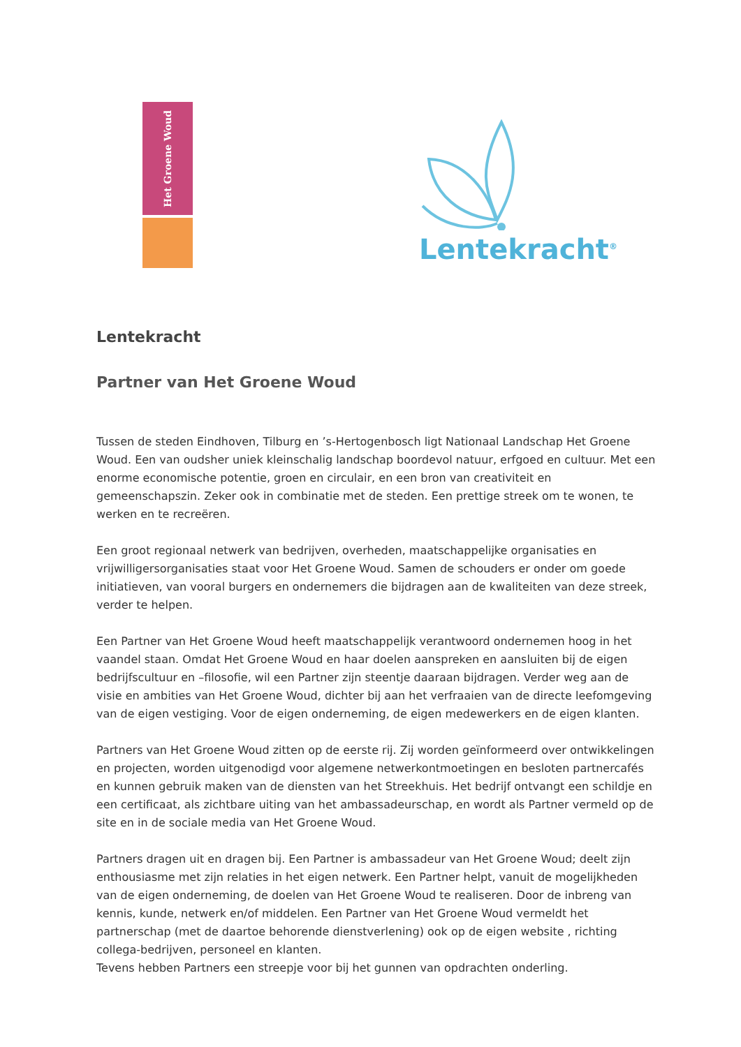Het Groene Woud
Lentekracht<sup>®</sup>
Lentekracht
Partner van Het Groene Woud
Tussen de steden Eindhoven, Tilburg en ’s-Hertogenbosch ligt Nationaal Landschap Het Groene Woud. Een van oudsher uniek kleinschalig landschap boordevol natuur, erfgoed en cultuur. Met een enorme economische potentie, groen en circulair, en een bron van creativiteit en gemeenschapszin. Zeker ook in combinatie met de steden. Een prettige streek om te wonen, te werken en te recreëren.
Een groot regionaal netwerk van bedrijven, overheden, maatschappelijke organisaties en vrijwilligersorganisaties staat voor Het Groene Woud. Samen de schouders er onder om goede initiatieven, van vooral burgers en ondernemers die bijdragen aan de kwaliteiten van deze streek, verder te helpen.
Een Partner van Het Groene Woud heeft maatschappelijk verantwoord ondernemen hoog in het vaandel staan. Omdat Het Groene Woud en haar doelen aanspreken en aansluiten bij de eigen bedrijfscultuur en –filosofie, wil een Partner zijn steentje daaraan bijdragen. Verder weg aan de visie en ambities van Het Groene Woud, dichter bij aan het verfraaien van de directe leefomgeving van de eigen vestiging. Voor de eigen onderneming, de eigen medewerkers en de eigen klanten.
Partners van Het Groene Woud zitten op de eerste rij. Zij worden geïnformeerd over ontwikkelingen en projecten, worden uitgenodigd voor algemene netwerkontmoetingen en besloten partnercafés en kunnen gebruik maken van de diensten van het Streekhuis. Het bedrijf ontvangt een schildje en een certificaat, als zichtbare uiting van het ambassadeurschap, en wordt als Partner vermeld op de site en in de sociale media van Het Groene Woud.
Partners dragen uit en dragen bij. Een Partner is ambassadeur van Het Groene Woud; deelt zijn enthousiasme met zijn relaties in het eigen netwerk. Een Partner helpt, vanuit de mogelijkheden van de eigen onderneming, de doelen van Het Groene Woud te realiseren. Door de inbreng van kennis, kunde, netwerk en/of middelen. Een Partner van Het Groene Woud vermeldt het partnerschap (met de daartoe behorende dienstverlening) ook op de eigen website , richting collega-bedrijven, personeel en klanten.
Tevens hebben Partners een streepje voor bij het gunnen van opdrachten onderling.